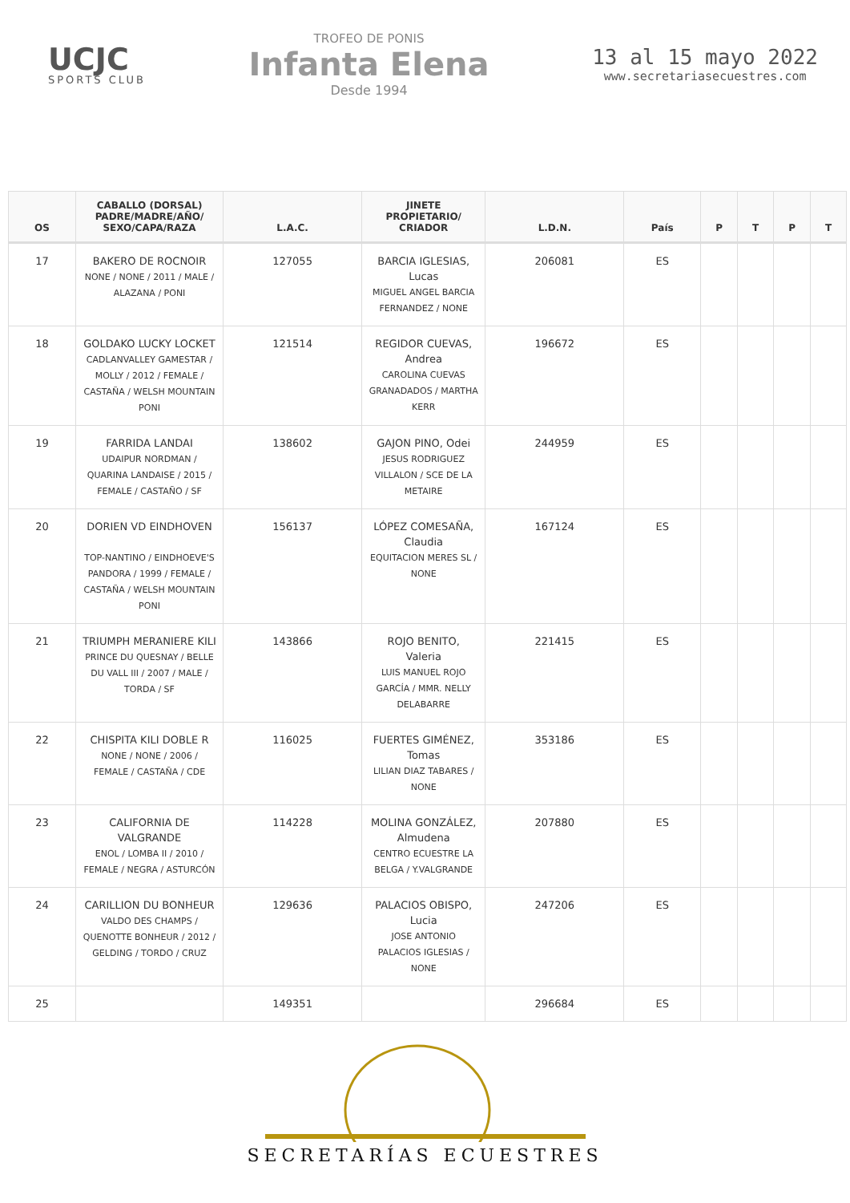UCJC
SPORTS CLUB
TROFEO DE PONIS
Infanta Elena
Desde 1994
13 al 15 mayo 2022
www.secretariasecuestres.com
| OS | CABALLO (DORSAL) PADRE/MADRE/AÑO/ SEXO/CAPA/RAZA | L.A.C. | JINETE PROPIETARIO/ CRIADOR | L.D.N. | País | P | T | P | T |
| --- | --- | --- | --- | --- | --- | --- | --- | --- | --- |
| 17 | BAKERO DE ROCNOIR NONE / NONE / 2011 / MALE / ALAZANA / PONI | 127055 | BARCIA IGLESIAS, Lucas MIGUEL ANGEL BARCIA FERNANDEZ / NONE | 206081 | ES | | | | |
| 18 | GOLDAKO LUCKY LOCKET CADLANVALLEY GAMESTAR / MOLLY / 2012 / FEMALE / CASTAÑA / WELSH MOUNTAIN PONI | 121514 | REGIDOR CUEVAS, Andrea CAROLINA CUEVAS GRANADADOS / MARTHA KERR | 196672 | ES | | | | |
| 19 | FARRIDA LANDAI UDAIPUR NORDMAN / QUARINA LANDAISE / 2015 / FEMALE / CASTAÑO / SF | 138602 | GAJON PINO, Odei JESUS RODRIGUEZ VILLALON / SCE DE LA METAIRE | 244959 | ES | | | | |
| 20 | DORIEN VD EINDHOVEN TOP-NANTINO / EINDHOEVE'S PANDORA / 1999 / FEMALE / CASTAÑA / WELSH MOUNTAIN PONI | 156137 | LÓPEZ COMESAÑA, Claudia EQUITACION MERES SL / NONE | 167124 | ES | | | | |
| 21 | TRIUMPH MERANIERE KILI PRINCE DU QUESNAY / BELLE DU VALL III / 2007 / MALE / TORDA / SF | 143866 | ROJO BENITO, Valeria LUIS MANUEL ROJO GARCÍA / MMR. NELLY DELABARRE | 221415 | ES | | | | |
| 22 | CHISPITA KILI DOBLE R NONE / NONE / 2006 / FEMALE / CASTAÑA / CDE | 116025 | FUERTES GIMÉNEZ, Tomas LILIAN DIAZ TABARES / NONE | 353186 | ES | | | | |
| 23 | CALIFORNIA DE VALGRANDE ENOL / LOMBA II / 2010 / FEMALE / NEGRA / ASTURCÓN | 114228 | MOLINA GONZÁLEZ, Almudena CENTRO ECUESTRE LA BELGA / Y.VALGRANDE | 207880 | ES | | | | |
| 24 | CARILLION DU BONHEUR VALDO DES CHAMPS / QUENOTTE BONHEUR / 2012 / GELDING / TORDO / CRUZ | 129636 | PALACIOS OBISPO, Lucia JOSE ANTONIO PALACIOS IGLESIAS / NONE | 247206 | ES | | | | |
| 25 | | 149351 | | 296684 | ES | | | | |
SECRETARÍAS ECUESTRES